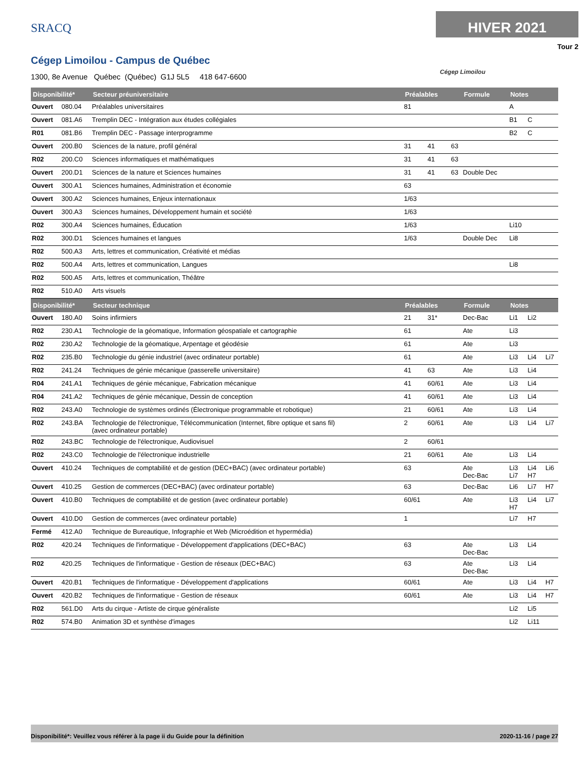SRACQ
HIVER 2021
Tour 2
Cégep Limoilou - Campus de Québec
1300, 8e Avenue Québec (Québec) G1J 5L5 418 647-6600
Cégep Limoilou
| Disponibilité* | | Secteur préuniversitaire | Préalables | | | Formule | Notes | | |
| --- | --- | --- | --- | --- | --- | --- | --- | --- | --- |
| Ouvert | 080.04 | Préalables universitaires | 81 | | | | A | | |
| Ouvert | 081.A6 | Tremplin DEC - Intégration aux études collégiales | | | | | B1 | C | |
| R01 | 081.B6 | Tremplin DEC - Passage interprogramme | | | | | B2 | C | |
| Ouvert | 200.B0 | Sciences de la nature, profil général | 31 | 41 | 63 | | | | |
| R02 | 200.C0 | Sciences informatiques et mathématiques | 31 | 41 | 63 | | | | |
| Ouvert | 200.D1 | Sciences de la nature et Sciences humaines | 31 | 41 | 63 | Double Dec | | | |
| Ouvert | 300.A1 | Sciences humaines, Administration et économie | 63 | | | | | | |
| Ouvert | 300.A2 | Sciences humaines, Enjeux internationaux | 1/63 | | | | | | |
| Ouvert | 300.A3 | Sciences humaines, Développement humain et société | 1/63 | | | | | | |
| R02 | 300.A4 | Sciences humaines, Éducation | 1/63 | | | | Li10 | | |
| R02 | 300.D1 | Sciences humaines et langues | 1/63 | | | Double Dec | Li8 | | |
| R02 | 500.A3 | Arts, lettres et communication, Créativité et médias | | | | | | | |
| R02 | 500.A4 | Arts, lettres et communication, Langues | | | | | Li8 | | |
| R02 | 500.A5 | Arts, lettres et communication, Théâtre | | | | | | | |
| R02 | 510.A0 | Arts visuels | | | | | | | |
| Disponibilité* | | Secteur technique | Préalables | | | Formule | Notes | | |
| Ouvert | 180.A0 | Soins infirmiers | 21 | 31* | | Dec-Bac | Li1 | Li2 | |
| R02 | 230.A1 | Technologie de la géomatique, Information géospatiale et cartographie | 61 | | | Ate | Li3 | | |
| R02 | 230.A2 | Technologie de la géomatique, Arpentage et géodésie | 61 | | | Ate | Li3 | | |
| R02 | 235.B0 | Technologie du génie industriel (avec ordinateur portable) | 61 | | | Ate | Li3 | Li4 | Li7 |
| R02 | 241.24 | Techniques de génie mécanique (passerelle universitaire) | 41 | 63 | | Ate | Li3 | Li4 | |
| R04 | 241.A1 | Techniques de génie mécanique, Fabrication mécanique | 41 | 60/61 | | Ate | Li3 | Li4 | |
| R04 | 241.A2 | Techniques de génie mécanique, Dessin de conception | 41 | 60/61 | | Ate | Li3 | Li4 | |
| R02 | 243.A0 | Technologie de systèmes ordinés (Électronique programmable et robotique) | 21 | 60/61 | | Ate | Li3 | Li4 | |
| R02 | 243.BA | Technologie de l'électronique, Télécommunication (Internet, fibre optique et sans fil) (avec ordinateur portable) | 2 | 60/61 | | Ate | Li3 | Li4 | Li7 |
| R02 | 243.BC | Technologie de l'électronique, Audiovisuel | 2 | 60/61 | | | | | |
| R02 | 243.C0 | Technologie de l'électronique industrielle | 21 | 60/61 | | Ate | Li3 | Li4 | |
| Ouvert | 410.24 | Techniques de comptabilité et de gestion (DEC+BAC) (avec ordinateur portable) | 63 | | | Ate Dec-Bac | Li3 Li7 | Li4 H7 | Li6 |
| Ouvert | 410.25 | Gestion de commerces (DEC+BAC) (avec ordinateur portable) | 63 | | | Dec-Bac | Li6 | Li7 | H7 |
| Ouvert | 410.B0 | Techniques de comptabilité et de gestion (avec ordinateur portable) | 60/61 | | | Ate | Li3 H7 | Li4 | Li7 |
| Ouvert | 410.D0 | Gestion de commerces (avec ordinateur portable) | 1 | | | | Li7 | H7 | |
| Fermé | 412.A0 | Technique de Bureautique, Infographie et Web (Microédition et hypermédia) | | | | | | | |
| R02 | 420.24 | Techniques de l'informatique - Développement d'applications (DEC+BAC) | 63 | | | Ate Dec-Bac | Li3 | Li4 | |
| R02 | 420.25 | Techniques de l'informatique - Gestion de réseaux (DEC+BAC) | 63 | | | Ate Dec-Bac | Li3 | Li4 | |
| Ouvert | 420.B1 | Techniques de l'informatique - Développement d'applications | 60/61 | | | Ate | Li3 | Li4 | H7 |
| Ouvert | 420.B2 | Techniques de l'informatique - Gestion de réseaux | 60/61 | | | Ate | Li3 | Li4 | H7 |
| R02 | 561.D0 | Arts du cirque - Artiste de cirque généraliste | | | | | Li2 | Li5 | |
| R02 | 574.B0 | Animation 3D et synthèse d'images | | | | | Li2 | Li11 | |
Disponibilité*: Veuillez vous référer à la page ii du Guide pour la définition 2020-11-16 / page 27